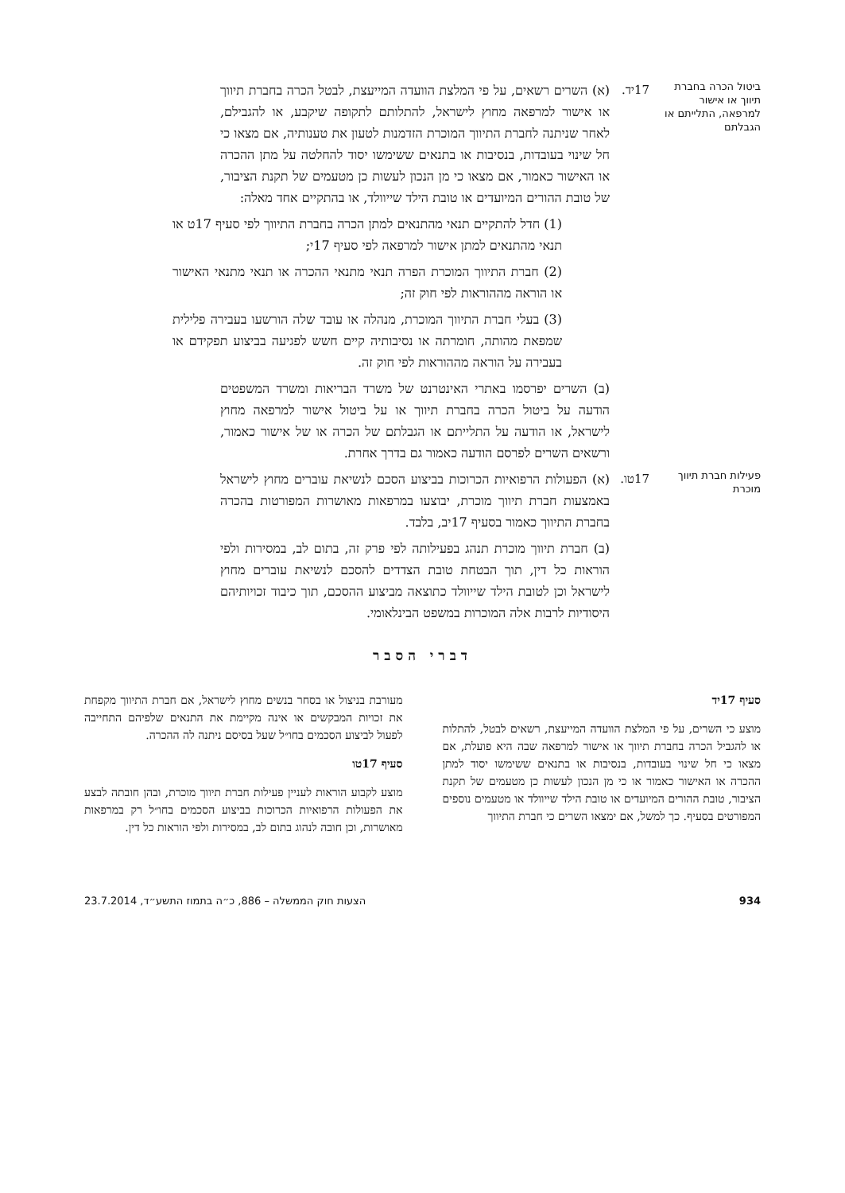ביטול הכרה בחברת תיווך או אישור למרפאה, התלייתם או הגבלתם
17יד.
(א) השרים רשאים, על פי המלצת הוועדה המייעצת, לבטל הכרה בחברת תיווך או אישור למרפאה מחוץ לישראל, להתלותם לתקופה שיקבע, או להגבילם, לאחר שניתנה לחברת התיווך המוכרת הזדמנות לטעון את טענותיה, אם מצאו כי חל שינוי בעובדות, בנסיבות או בתנאים ששימשו יסוד להחלטה על מתן ההכרה או האישור כאמור, אם מצאו כי מן הנכון לעשות כן מטעמים של תקנת הציבור, של טובת ההורים המיועדים או טובת הילד שייוולד, או בהתקיים אחד מאלה:
(1) חדל להתקיים תנאי מהתנאים למתן הכרה בחברת התיווך לפי סעיף 17ט או תנאי מהתנאים למתן אישור למרפאה לפי סעיף 17י;
(2) חברת התיווך המוכרת הפרה תנאי מתנאי ההכרה או תנאי מתנאי האישור או הוראה מההוראות לפי חוק זה;
(3) בעלי חברת התיווך המוכרת, מנהלה או עובד שלה הורשעו בעבירה פלילית שמפאת מהותה, חומרתה או נסיבותיה קיים חשש לפגיעה בביצוע תפקידם או בעבירה על הוראה מההוראות לפי חוק זה.
(ב) השרים יפרסמו באתרי האינטרנט של משרד הבריאות ומשרד המשפטים הודעה על ביטול הכרה בחברת תיווך או על ביטול אישור למרפאה מחוץ לישראל, או הודעה על התלייתם או הגבלתם של הכרה או של אישור כאמור, ורשאים השרים לפרסם הודעה כאמור גם בדרך אחרת.
פעילות חברת תיווך מוכרת
17טו.
(א) הפעולות הרפואיות הכרוכות בביצוע הסכם לנשיאת עוברים מחוץ לישראל באמצעות חברת תיווך מוכרת, יבוצעו במרפאות מאושרות המפורטות בהכרה בחברת התיווך כאמור בסעיף 17יב, בלבד.
(ב) חברת תיווך מוכרת תנהג בפעילותה לפי פרק זה, בתום לב, במסירות ולפי הוראות כל דין, תוך הבטחת טובת הצדדים להסכם לנשיאת עוברים מחוץ לישראל וכן לטובת הילד שייוולד כתוצאה מביצוע ההסכם, תוך כיבוד זכויותיהם היסודיות לרבות אלה המוכרות במשפט הבינלאומי.
דברי הסבר
סעיף 17יד
מוצע כי השרים, על פי המלצת הוועדה המייעצת, רשאים לבטל, להתלות או להגביל הכרה בחברת תיווך או אישור למרפאה שבה היא פועלת, אם מצאו כי חל שינוי בעובדות, בנסיבות או בתנאים ששימשו יסוד למתן ההכרה או האישור כאמור או כי מן הנכון לעשות כן מטעמים של תקנת הציבור, טובת ההורים המיועדים או טובת הילד שייוולד או מטעמים נוספים המפורטים בסעיף. כך למשל, אם ימצאו השרים כי חברת התיווך
מעורבת בניצול או בסחר בנשים מחוץ לישראל, אם חברת התיווך מקפחת את זכויות המבקשים או אינה מקיימת את התנאים שלפיהם התחייבה לפעול לביצוע הסכמים בחו״ל שעל בסיסם ניתנה לה ההכרה.
סעיף 17טו
מוצע לקבוע הוראות לעניין פעילות חברת תיווך מוכרת, ובהן חובתה לבצע את הפעולות הרפואיות הכרוכות בביצוע הסכמים בחו״ל רק במרפאות מאושרות, וכן חובה לנהוג בתום לב, במסירות ולפי הוראות כל דין.
934 הצעות חוק הממשלה – 886, כ״ה בתמוז התשע״ד, 23.7.2014